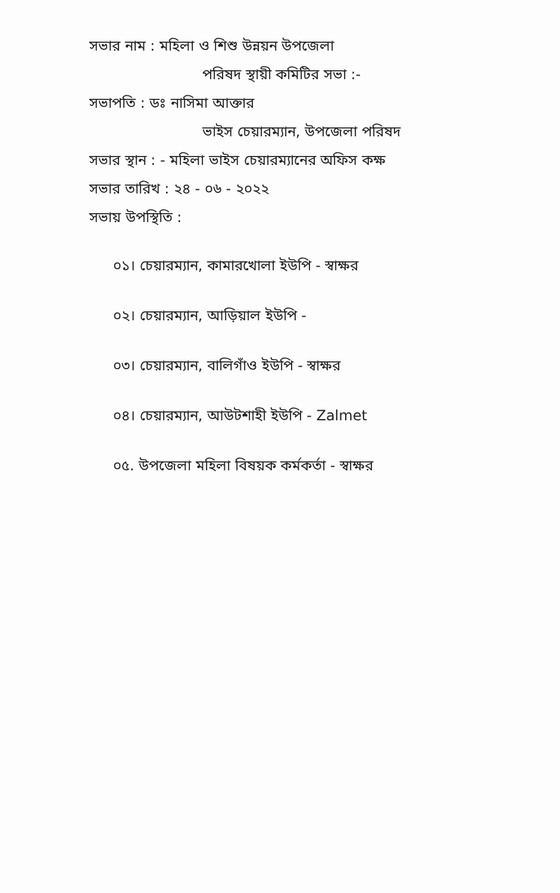সভার নাম : মহিলা ও শিশু উন্নয়ন উপজেলা
পরিষদ স্থায়ী কমিটির সভা :-
সভাপতি : ডঃ নাসিমা আক্তার
ভাইস চেয়ারম্যান, উপজেলা পরিষদ
সভার স্থান : - মহিলা ভাইস চেয়ারম্যানের অফিস কক্ষ
সভার তারিখ : ২৪ - ০৬ - ২০২২
সভায় উপস্থিতি :
০১। চেয়ারম্যান, কামারখোলা ইউপি - স্বাক্ষর
০২। চেয়ারম্যান, আড়িয়াল ইউপি -
০৩। চেয়ারম্যান, বালিগাঁও ইউপি - স্বাক্ষর
০৪। চেয়ারম্যান, আউটশাহী ইউপি - Zalmet
০৫. উপজেলা মহিলা বিষয়ক কর্মকর্তা - স্বাক্ষর